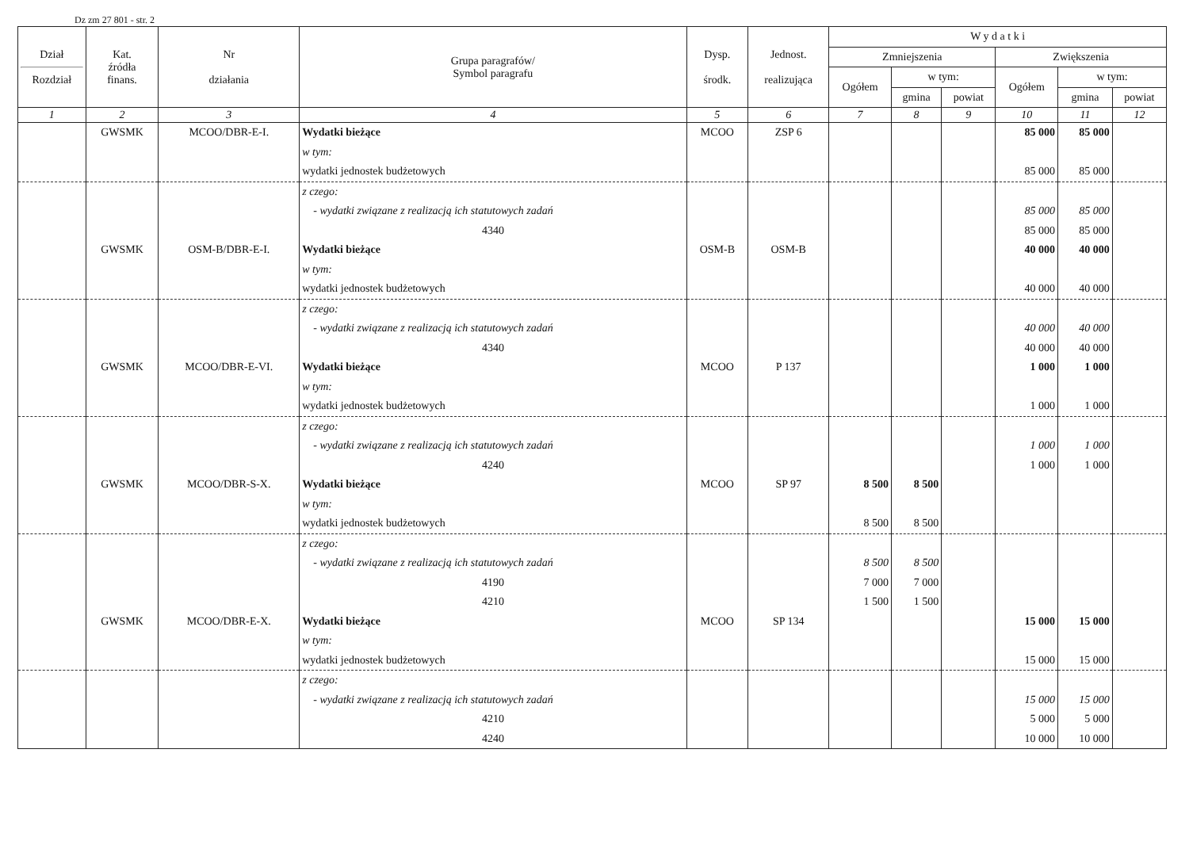Dz zm 27 801 - str. 2
| Dział Rozdział | Kat. źródła finans. | Nr działania | Grupa paragrafów/ Symbol paragrafu | Dysp. środk. | Jednost. realizująca | W y d a t k i | | | | | |
| --- | --- | --- | --- | --- | --- | --- | --- | --- | --- | --- | --- |
| | | | | | | Zmniejszenia | | | Zwiększenia | | |
| | | | | | | Ogółem | w tym: | | Ogółem | w tym: | |
| | | | | | | | gmina | powiat | | gmina | powiat |
| 1 | 2 | 3 | 4 | 5 | 6 | 7 | 8 | 9 | 10 | 11 | 12 |
| | GWSMK | MCOO/DBR-E-I. | Wydatki bieżące | MCOO | ZSP 6 | | | | 85 000 | 85 000 | |
| | | | w tym: | | | | | | | | |
| | | | wydatki jednostek budżetowych | | | | | | 85 000 | 85 000 | |
| | | | z czego: | | | | | | | | |
| | | | - wydatki związane z realizacją ich statutowych zadań | | | | | | 85 000 | 85 000 | |
| | | | 4340 | | | | | | 85 000 | 85 000 | |
| | GWSMK | OSM-B/DBR-E-I. | Wydatki bieżące | OSM-B | OSM-B | | | | 40 000 | 40 000 | |
| | | | w tym: | | | | | | | | |
| | | | wydatki jednostek budżetowych | | | | | | 40 000 | 40 000 | |
| | | | z czego: | | | | | | | | |
| | | | - wydatki związane z realizacją ich statutowych zadań | | | | | | 40 000 | 40 000 | |
| | | | 4340 | | | | | | 40 000 | 40 000 | |
| | GWSMK | MCOO/DBR-E-VI. | Wydatki bieżące | MCOO | P 137 | | | | 1 000 | 1 000 | |
| | | | w tym: | | | | | | | | |
| | | | wydatki jednostek budżetowych | | | | | | 1 000 | 1 000 | |
| | | | z czego: | | | | | | | | |
| | | | - wydatki związane z realizacją ich statutowych zadań | | | | | | 1 000 | 1 000 | |
| | | | 4240 | | | | | | 1 000 | 1 000 | |
| | GWSMK | MCOO/DBR-S-X. | Wydatki bieżące | MCOO | SP 97 | 8 500 | 8 500 | | | | |
| | | | w tym: | | | | | | | | |
| | | | wydatki jednostek budżetowych | | | 8 500 | 8 500 | | | | |
| | | | z czego: | | | | | | | | |
| | | | - wydatki związane z realizacją ich statutowych zadań | | | 8 500 | 8 500 | | | | |
| | | | 4190 | | | 7 000 | 7 000 | | | | |
| | | | 4210 | | | 1 500 | 1 500 | | | | |
| | GWSMK | MCOO/DBR-E-X. | Wydatki bieżące | MCOO | SP 134 | | | | 15 000 | 15 000 | |
| | | | w tym: | | | | | | | | |
| | | | wydatki jednostek budżetowych | | | | | | 15 000 | 15 000 | |
| | | | z czego: | | | | | | | | |
| | | | - wydatki związane z realizacją ich statutowych zadań | | | | | | 15 000 | 15 000 | |
| | | | 4210 | | | | | | 5 000 | 5 000 | |
| | | | 4240 | | | | | | 10 000 | 10 000 | |